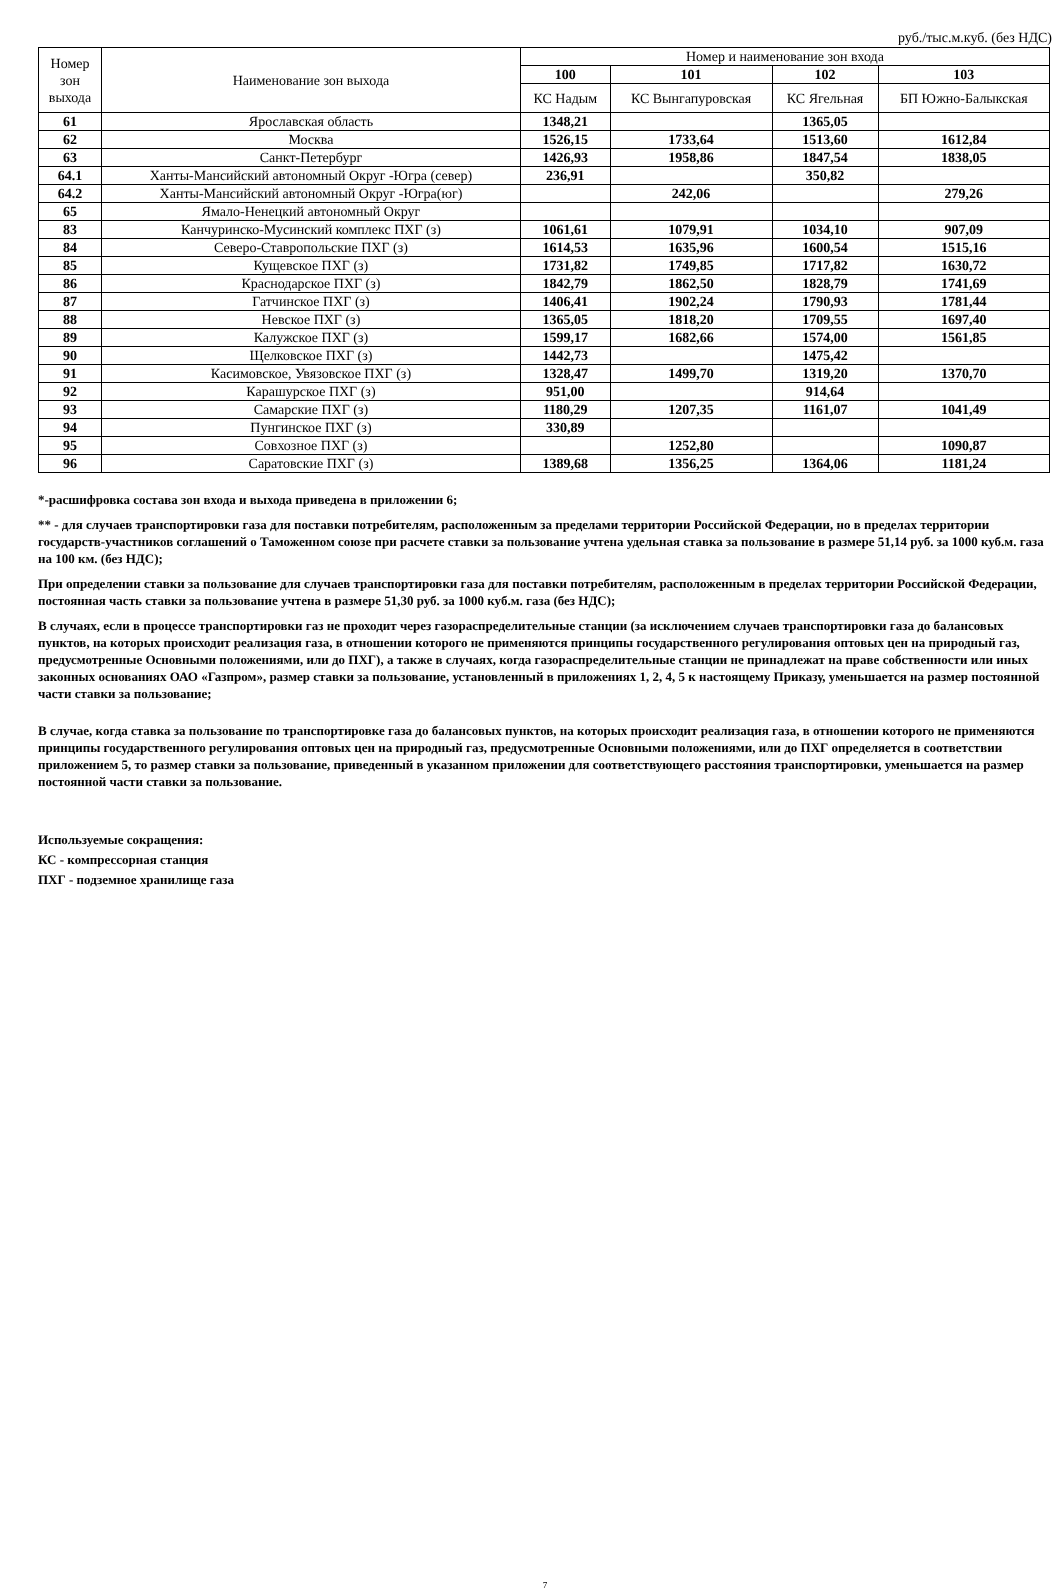руб./тыс.м.куб. (без НДС)
| Номер зон выхода | Наименование зон выхода | Номер и наименование зон входа | | | |
| --- | --- | --- | --- | --- | --- |
| | | 100 | 101 | 102 | 103 |
| | | КС Надым | КС Вынгапуровская | КС Ягельная | БП Южно-Балыкская |
| 61 | Ярославская область | 1348,21 | | 1365,05 | |
| 62 | Москва | 1526,15 | 1733,64 | 1513,60 | 1612,84 |
| 63 | Санкт-Петербург | 1426,93 | 1958,86 | 1847,54 | 1838,05 |
| 64.1 | Ханты-Мансийский автономный Округ -Югра (север) | 236,91 | | 350,82 | |
| 64.2 | Ханты-Мансийский автономный Округ -Югра(юг) | | 242,06 | | 279,26 |
| 65 | Ямало-Ненецкий автономный Округ | | | | |
| 83 | Канчуринско-Мусинский комплекс ПХГ (з) | 1061,61 | 1079,91 | 1034,10 | 907,09 |
| 84 | Северо-Ставропольские ПХГ (з) | 1614,53 | 1635,96 | 1600,54 | 1515,16 |
| 85 | Кущевское ПХГ (з) | 1731,82 | 1749,85 | 1717,82 | 1630,72 |
| 86 | Краснодарское ПХГ (з) | 1842,79 | 1862,50 | 1828,79 | 1741,69 |
| 87 | Гатчинское ПХГ (з) | 1406,41 | 1902,24 | 1790,93 | 1781,44 |
| 88 | Невское ПХГ (з) | 1365,05 | 1818,20 | 1709,55 | 1697,40 |
| 89 | Калужское ПХГ (з) | 1599,17 | 1682,66 | 1574,00 | 1561,85 |
| 90 | Щелковское ПХГ (з) | 1442,73 | | 1475,42 | |
| 91 | Касимовское, Увязовское ПХГ (з) | 1328,47 | 1499,70 | 1319,20 | 1370,70 |
| 92 | Карашурское ПХГ (з) | 951,00 | | 914,64 | |
| 93 | Самарские ПХГ (з) | 1180,29 | 1207,35 | 1161,07 | 1041,49 |
| 94 | Пунгинское ПХГ (з) | 330,89 | | | |
| 95 | Совхозное ПХГ (з) | | 1252,80 | | 1090,87 |
| 96 | Саратовские ПХГ (з) | 1389,68 | 1356,25 | 1364,06 | 1181,24 |
*-расшифровка состава зон входа и выхода приведена в приложении 6;
** - для случаев транспортировки газа для поставки потребителям, расположенным за пределами территории Российской Федерации, но в пределах территории государств-участников соглашений о Таможенном союзе при расчете ставки за пользование учтена удельная ставка за пользование в размере 51,14 руб. за 1000 куб.м. газа на 100 км. (без НДС);
При определении ставки за пользование для случаев транспортировки газа для поставки потребителям, расположенным в пределах территории Российской Федерации, постоянная часть ставки за пользование учтена в размере 51,30 руб. за 1000 куб.м. газа (без НДС);
В случаях, если в процессе транспортировки газ не проходит через газораспределительные станции (за исключением случаев транспортировки газа до балансовых пунктов, на которых происходит реализация газа, в отношении которого не применяются принципы государственного регулирования оптовых цен на природный газ, предусмотренные Основными положениями, или до ПХГ), а также в случаях, когда газораспределительные станции не принадлежат на праве собственности или иных законных основаниях ОАО «Газпром», размер ставки за пользование, установленный в приложениях 1, 2, 4, 5 к настоящему Приказу, уменьшается на размер постоянной части ставки за пользование;
В случае, когда ставка за пользование по транспортировке газа до балансовых пунктов, на которых происходит реализация газа, в отношении которого не применяются принципы государственного регулирования оптовых цен на природный газ, предусмотренные Основными положениями, или до ПХГ определяется в соответствии приложением 5, то размер ставки за пользование, приведенный в указанном приложении для соответствующего расстояния транспортировки, уменьшается на размер постоянной части ставки за пользование.
Используемые сокращения:
КС - компрессорная станция
ПХГ - подземное хранилище газа
7